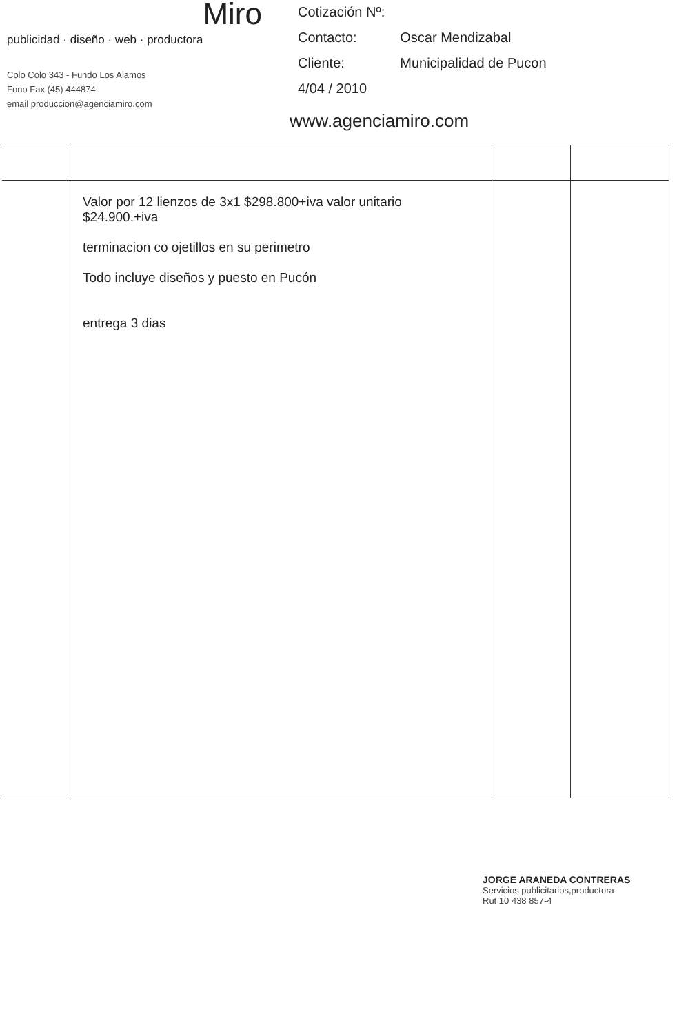Miro
publicidad · diseño · web · productora
Colo Colo 343 - Fundo Los Alamos
Fono Fax (45) 444874
email produccion@agenciamiro.com
| Cotización Nº: | |
| Contacto: | Oscar Mendizabal |
| Cliente: | Municipalidad de Pucon |
| 4/04 / 2010 | |
www.agenciamiro.com
| | Valor por 12 lienzos de 3x1 $298.800+iva valor unitario $24.900.+iva terminacion co ojetillos en su perimetro Todo incluye diseños y puesto en Pucón entrega 3 dias | | |
JORGE ARANEDA CONTRERAS
Servicios publicitarios,productora
Rut 10 438 857-4